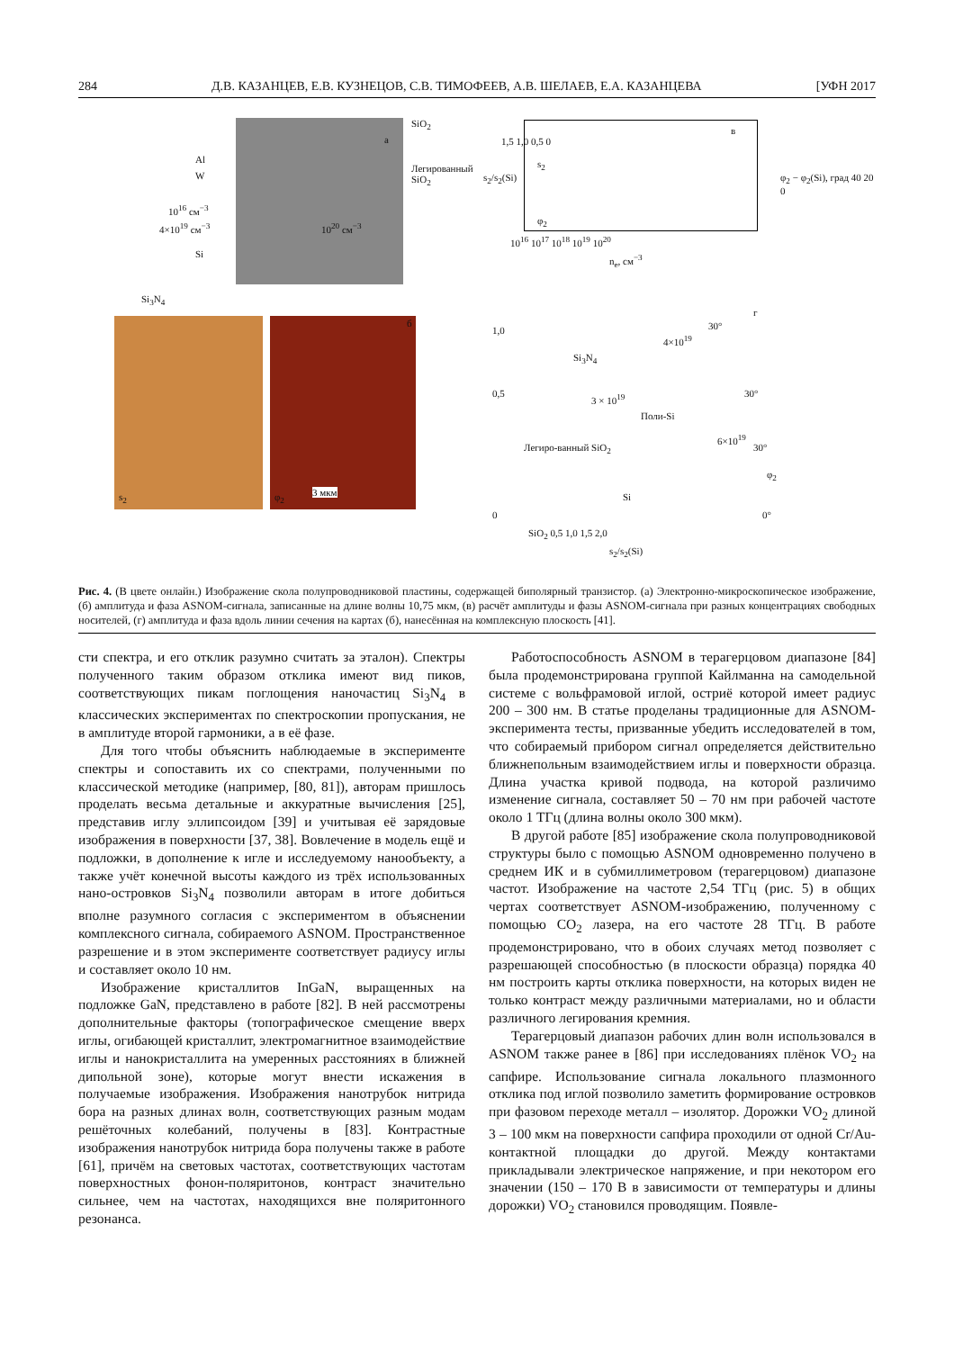284 Д.В. КАЗАНЦЕВ, Е.В. КУЗНЕЦОВ, С.В. ТИМОФЕЕВ, А.В. ШЕЛАЕВ, Е.А. КАЗАНЦЕВА [УФН 2017
SiO<sub>2</sub>
а
Al
W
Легированный SiO<sub>2</sub>
10<sup>16</sup> см<sup>−3</sup>
4×10<sup>19</sup> см<sup>−3</sup> 10<sup>20</sup> см<sup>−3</sup>
Si
Si<sub>3</sub>N<sub>4</sub>
в
1,5 1,0 0,5 0
s<sub>2</sub>
φ<sub>2</sub>
φ<sub>2</sub> − φ<sub>2</sub>(Si), град 40 20 0
10<sup>16</sup> 10<sup>17</sup> 10<sup>18</sup> 10<sup>19</sup> 10<sup>20</sup>
n<sub>e</sub>, см<sup>−3</sup>
s<sub>2</sub>/s<sub>2</sub>(Si)
s<sub>2</sub> φ<sub>2</sub> 3 мкм
б
г
1,0
Si<sub>3</sub>N<sub>4</sub>
4×10<sup>19</sup>
30°
3 × 10<sup>19</sup> 0,5
Поли-Si
30°
Легиро-ванный SiO<sub>2</sub>
6×10<sup>19</sup>
30°
φ<sub>2</sub>
Si
0 0°
SiO<sub>2</sub> 0,5 1,0 1,5 2,0
s<sub>2</sub>/s<sub>2</sub>(Si)
Рис. 4. (В цвете онлайн.) Изображение скола полупроводниковой пластины, содержащей биполярный транзистор. (а) Электронно-микроскопическое изображение, (б) амплитуда и фаза ASNOM-сигнала, записанные на длине волны 10,75 мкм, (в) расчёт амплитуды и фазы ASNOM-сигнала при разных концентрациях свободных носителей, (г) амплитуда и фаза вдоль линии сечения на картах (б), нанесённая на комплексную плоскость [41].
сти спектра, и его отклик разумно считать за эталон). Спектры полученного таким образом отклика имеют вид пиков, соответствующих пикам поглощения наночастиц Si<sub>3</sub>N<sub>4</sub> в классических экспериментах по спектроскопии пропускания, не в амплитуде второй гармоники, а в её фазе.
Для того чтобы объяснить наблюдаемые в эксперименте спектры и сопоставить их со спектрами, полученными по классической методике (например, [80, 81]), авторам пришлось проделать весьма детальные и аккуратные вычисления [25], представив иглу эллипсоидом [39] и учитывая её зарядовые изображения в поверхности [37, 38]. Вовлечение в модель ещё и подложки, в дополнение к игле и исследуемому нанообъекту, а также учёт конечной высоты каждого из трёх использованных нано-островков Si<sub>3</sub>N<sub>4</sub> позволили авторам в итоге добиться вполне разумного согласия с экспериментом в объяснении комплексного сигнала, собираемого ASNOM. Пространственное разрешение и в этом эксперименте соответствует радиусу иглы и составляет около 10 нм.
Изображение кристаллитов InGaN, выращенных на подложке GaN, представлено в работе [82]. В ней рассмотрены дополнительные факторы (топографическое смещение вверх иглы, огибающей кристаллит, электромагнитное взаимодействие иглы и нанокристаллита на умеренных расстояниях в ближней дипольной зоне), которые могут внести искажения в получаемые изображения. Изображения нанотрубок нитрида бора на разных длинах волн, соответствующих разным модам решёточных колебаний, получены в [83]. Контрастные изображения нанотрубок нитрида бора получены также в работе [61], причём на световых частотах, соответствующих частотам поверхностных фонон-поляритонов, контраст значительно сильнее, чем на частотах, находящихся вне поляритонного резонанса.
Работоспособность ASNOM в терагерцовом диапазоне [84] была продемонстрирована группой Кайлманна на самодельной системе с вольфрамовой иглой, остриё которой имеет радиус 200 – 300 нм. В статье проделаны традиционные для ASNOM-эксперимента тесты, призванные убедить исследователей в том, что собираемый прибором сигнал определяется действительно ближнепольным взаимодействием иглы и поверхности образца. Длина участка кривой подвода, на которой различимо изменение сигнала, составляет 50 – 70 нм при рабочей частоте около 1 ТГц (длина волны около 300 мкм).
В другой работе [85] изображение скола полупроводниковой структуры было с помощью ASNOM одновременно получено в среднем ИК и в субмиллиметровом (терагерцовом) диапазоне частот. Изображение на частоте 2,54 ТГц (рис. 5) в общих чертах соответствует ASNOM-изображению, полученному с помощью CO<sub>2</sub> лазера, на его частоте 28 ТГц. В работе продемонстрировано, что в обоих случаях метод позволяет с разрешающей способностью (в плоскости образца) порядка 40 нм построить карты отклика поверхности, на которых виден не только контраст между различными материалами, но и области различного легирования кремния.
Терагерцовый диапазон рабочих длин волн использовался в ASNOM также ранее в [86] при исследованиях плёнок VO<sub>2</sub> на сапфире. Использование сигнала локального плазмонного отклика под иглой позволило заметить формирование островков при фазовом переходе металл – изолятор. Дорожки VO<sub>2</sub> длиной 3 – 100 мкм на поверхности сапфира проходили от одной Cr/Au-контактной площадки до другой. Между контактами прикладывали электрическое напряжение, и при некотором его значении (150 – 170 В в зависимости от температуры и длины дорожки) VO<sub>2</sub> становился проводящим. Появле-